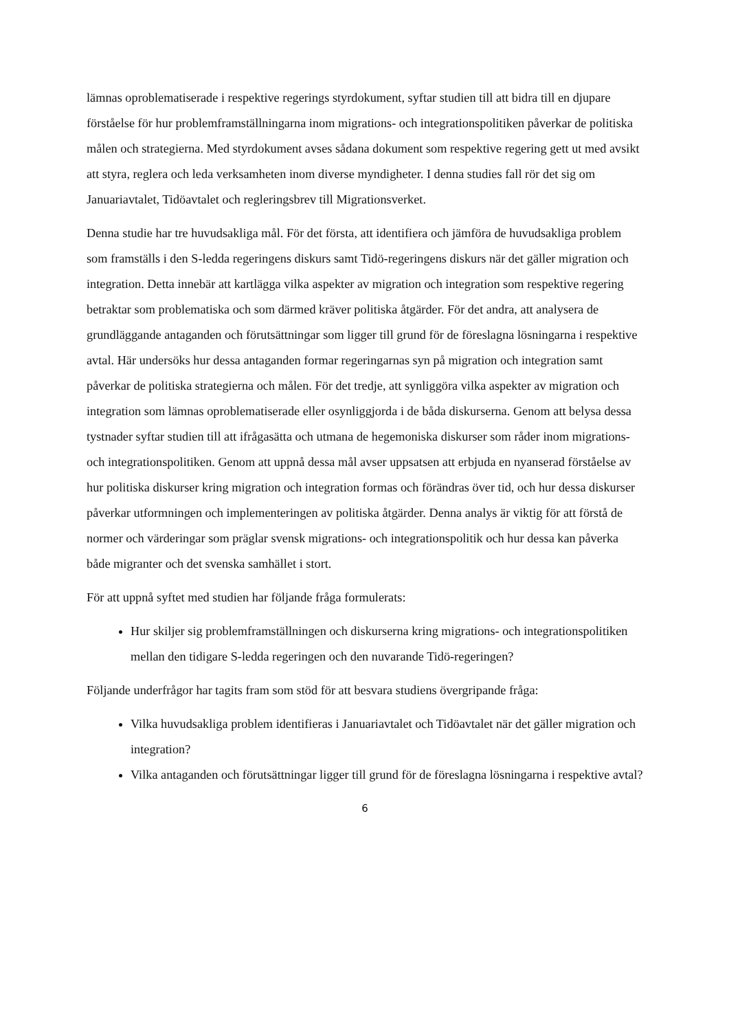lämnas oproblematiserade i respektive regerings styrdokument, syftar studien till att bidra till en djupare förståelse för hur problemframställningarna inom migrations- och integrationspolitiken påverkar de politiska målen och strategierna. Med styrdokument avses sådana dokument som respektive regering gett ut med avsikt att styra, reglera och leda verksamheten inom diverse myndigheter. I denna studies fall rör det sig om Januariavtalet, Tidöavtalet och regleringsbrev till Migrationsverket.
Denna studie har tre huvudsakliga mål. För det första, att identifiera och jämföra de huvudsakliga problem som framställs i den S-ledda regeringens diskurs samt Tidö-regeringens diskurs när det gäller migration och integration. Detta innebär att kartlägga vilka aspekter av migration och integration som respektive regering betraktar som problematiska och som därmed kräver politiska åtgärder. För det andra, att analysera de grundläggande antaganden och förutsättningar som ligger till grund för de föreslagna lösningarna i respektive avtal. Här undersöks hur dessa antaganden formar regeringarnas syn på migration och integration samt påverkar de politiska strategierna och målen. För det tredje, att synliggöra vilka aspekter av migration och integration som lämnas oproblematiserade eller osynliggjorda i de båda diskurserna. Genom att belysa dessa tystnader syftar studien till att ifrågasätta och utmana de hegemoniska diskurser som råder inom migrations- och integrationspolitiken. Genom att uppnå dessa mål avser uppsatsen att erbjuda en nyanserad förståelse av hur politiska diskurser kring migration och integration formas och förändras över tid, och hur dessa diskurser påverkar utformningen och implementeringen av politiska åtgärder. Denna analys är viktig för att förstå de normer och värderingar som präglar svensk migrations- och integrationspolitik och hur dessa kan påverka både migranter och det svenska samhället i stort.
För att uppnå syftet med studien har följande fråga formulerats:
Hur skiljer sig problemframställningen och diskurserna kring migrations- och integrationspolitiken mellan den tidigare S-ledda regeringen och den nuvarande Tidö-regeringen?
Följande underfrågor har tagits fram som stöd för att besvara studiens övergripande fråga:
Vilka huvudsakliga problem identifieras i Januariavtalet och Tidöavtalet när det gäller migration och integration?
Vilka antaganden och förutsättningar ligger till grund för de föreslagna lösningarna i respektive avtal?
6